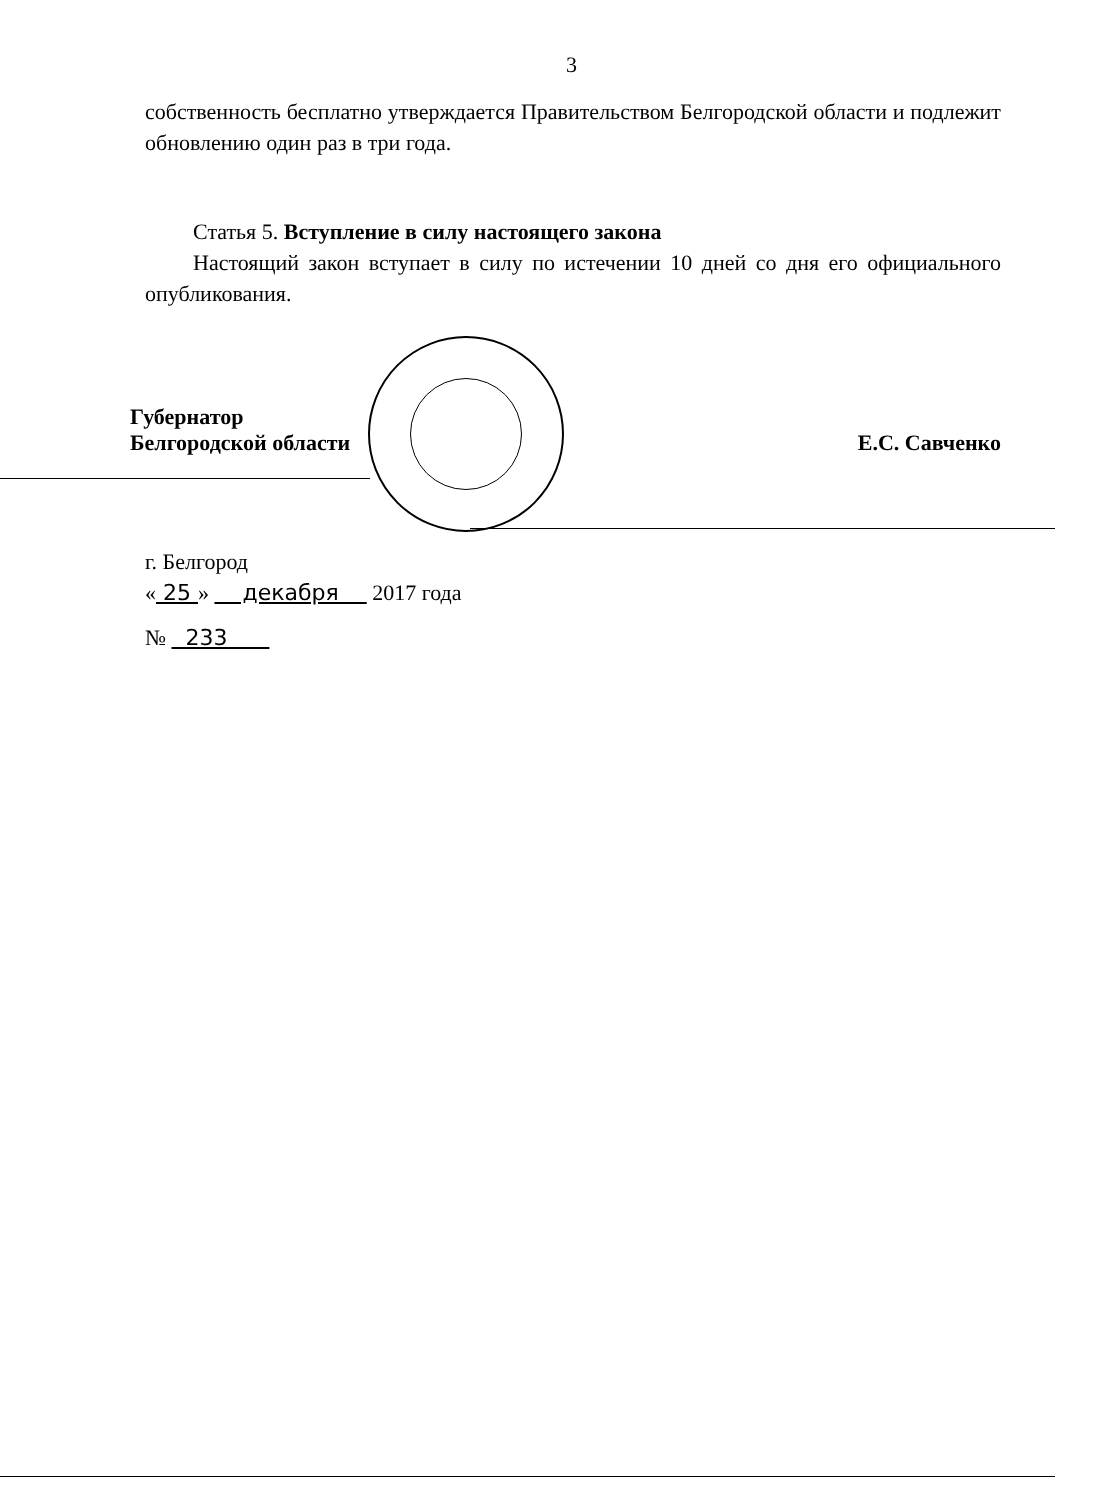3
собственность бесплатно утверждается Правительством Белгородской области и подлежит обновлению один раз в три года.
Статья 5. Вступление в силу настоящего закона
Настоящий закон вступает в силу по истечении 10 дней со дня его официального опубликования.
Губернатор
Белгородской области
Е.С. Савченко
г. Белгород
« 25 » декабря 2017 года
№ 233